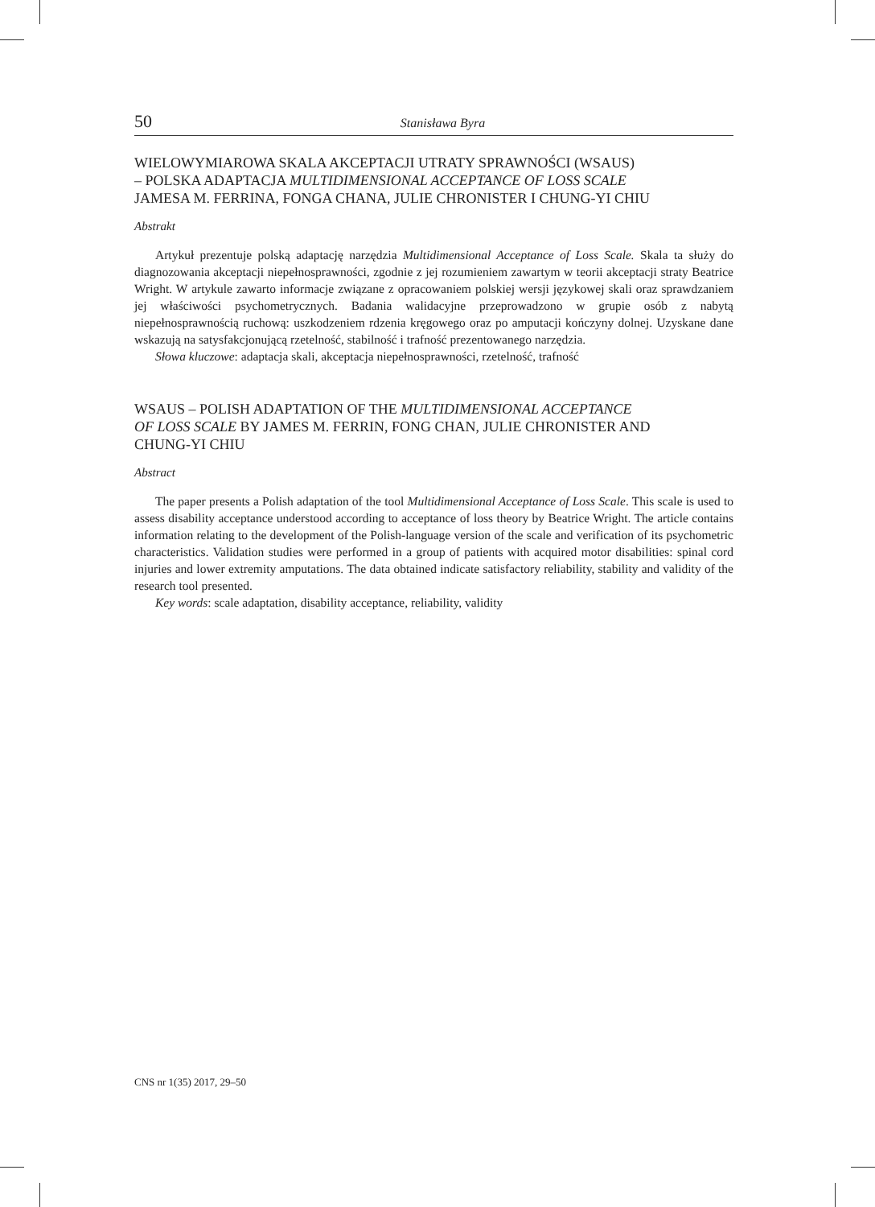50 Stanisława Byra
WIELOWYMIAROWA SKALA AKCEPTACJI UTRATY SPRAWNOŚCI (WSAUS)
– POLSKA ADAPTACJA MULTIDIMENSIONAL ACCEPTANCE OF LOSS SCALE
JAMESA M. FERRINA, FONGA CHANA, JULIE CHRONISTER I CHUNG-YI CHIU
Abstrakt
Artykuł prezentuje polską adaptację narzędzia Multidimensional Acceptance of Loss Scale. Skala ta służy do diagnozowania akceptacji niepełnosprawności, zgodnie z jej rozumieniem zawartym w teorii akceptacji straty Beatrice Wright. W artykule zawarto informacje związane z opracowaniem polskiej wersji językowej skali oraz sprawdzaniem jej właściwości psychometrycznych. Badania walidacyjne przeprowadzono w grupie osób z nabytą niepełnosprawnością ruchową: uszkodzeniem rdzenia kręgowego oraz po amputacji kończyny dolnej. Uzyskane dane wskazują na satysfakcjonującą rzetelność, stabilność i trafność prezentowanego narzędzia.
Słowa kluczowe: adaptacja skali, akceptacja niepełnosprawności, rzetelność, trafność
WSAUS – POLISH ADAPTATION OF THE MULTIDIMENSIONAL ACCEPTANCE
OF LOSS SCALE BY JAMES M. FERRIN, FONG CHAN, JULIE CHRONISTER AND
CHUNG-YI CHIU
Abstract
The paper presents a Polish adaptation of the tool Multidimensional Acceptance of Loss Scale. This scale is used to assess disability acceptance understood according to acceptance of loss theory by Beatrice Wright. The article contains information relating to the development of the Polish-language version of the scale and verification of its psychometric characteristics. Validation studies were performed in a group of patients with acquired motor disabilities: spinal cord injuries and lower extremity amputations. The data obtained indicate satisfactory reliability, stability and validity of the research tool presented.
Key words: scale adaptation, disability acceptance, reliability, validity
CNS nr 1(35) 2017, 29–50